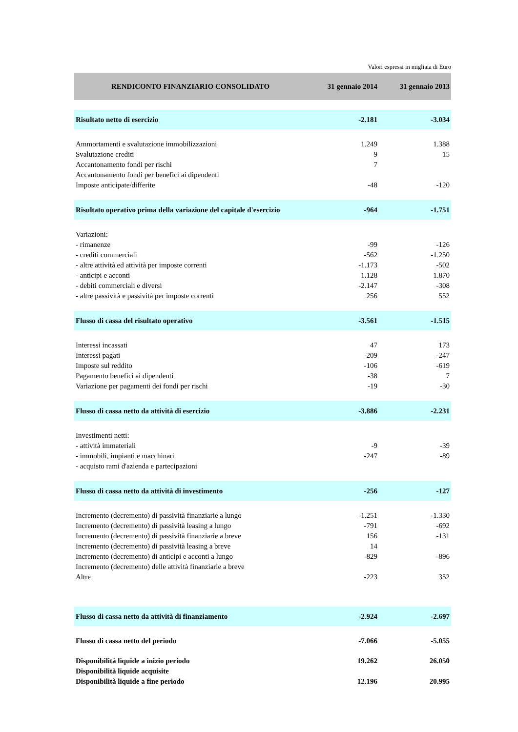Valori espressi in migliaia di Euro
| RENDICONTO FINANZIARIO CONSOLIDATO | 31 gennaio 2014 | 31 gennaio 2013 |
| --- | --- | --- |
| Risultato netto di esercizio | -2.181 | -3.034 |
| Ammortamenti e svalutazione immobilizzazioni | 1.249 | 1.388 |
| Svalutazione crediti | 9 | 15 |
| Accantonamento fondi per rischi | 7 | |
| Accantonamento fondi per benefici ai dipendenti | | |
| Imposte anticipate/differite | -48 | -120 |
| Risultato operativo prima della variazione del capitale d'esercizio | -964 | -1.751 |
| Variazioni: | | |
| - rimanenze | -99 | -126 |
| - crediti commerciali | -562 | -1.250 |
| - altre attività ed attività per imposte correnti | -1.173 | -502 |
| - anticipi e acconti | 1.128 | 1.870 |
| - debiti commerciali e diversi | -2.147 | -308 |
| - altre passività e passività per imposte correnti | 256 | 552 |
| Flusso di cassa del risultato operativo | -3.561 | -1.515 |
| Interessi incassati | 47 | 173 |
| Interessi pagati | -209 | -247 |
| Imposte sul reddito | -106 | -619 |
| Pagamento benefici ai dipendenti | -38 | 7 |
| Variazione per pagamenti dei fondi per rischi | -19 | -30 |
| Flusso di cassa netto da attività di esercizio | -3.886 | -2.231 |
| Investimenti netti: | | |
| - attività immateriali | -9 | -39 |
| - immobili, impianti e macchinari | -247 | -89 |
| - acquisto rami d'azienda e partecipazioni | | |
| Flusso di cassa netto da attività di investimento | -256 | -127 |
| Incremento (decremento) di passività finanziarie a lungo | -1.251 | -1.330 |
| Incremento (decremento) di passività leasing a lungo | -791 | -692 |
| Incremento (decremento) di passività finanziarie a breve | 156 | -131 |
| Incremento (decremento) di passività leasing a breve | 14 | |
| Incremento (decremento) di anticipi e acconti a lungo | -829 | -896 |
| Incremento (decremento) delle attività finanziarie a breve | | |
| Altre | -223 | 352 |
| Flusso di cassa netto da attività di finanziamento | -2.924 | -2.697 |
| Flusso di cassa netto del periodo | -7.066 | -5.055 |
| Disponibilità liquide a inizio periodo | 19.262 | 26.050 |
| Disponibilità liquide acquisite | | |
| Disponibilità liquide a fine periodo | 12.196 | 20.995 |